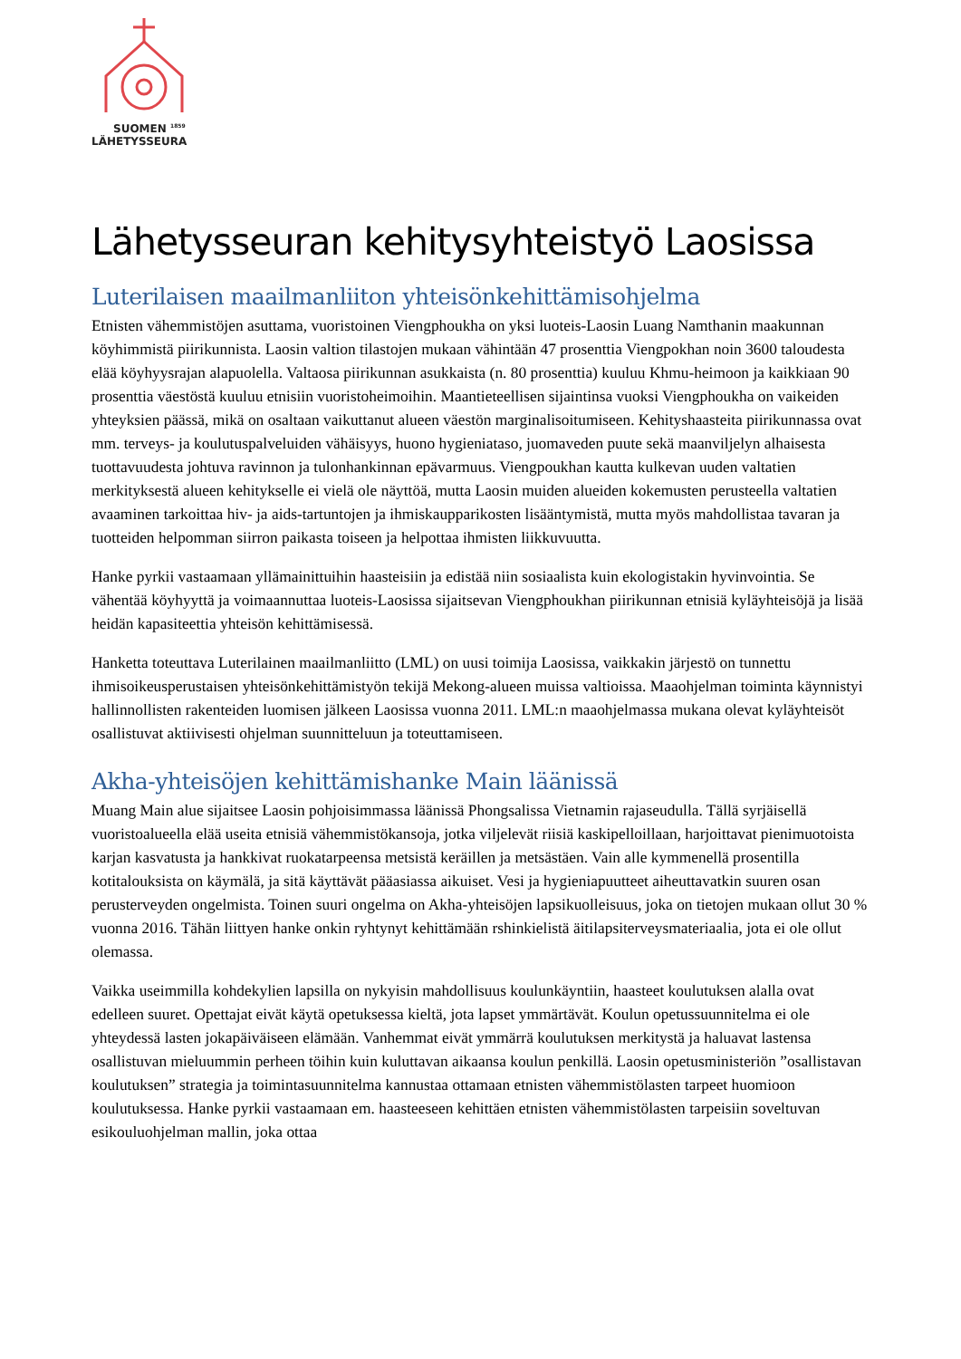SUOMEN <sup>1859</sup>
LÄHETYSSEURA
Lähetysseuran kehitysyhteistyö Laosissa
Luterilaisen maailmanliiton yhteisönkehittämisohjelma
Etnisten vähemmistöjen asuttama, vuoristoinen Viengphoukha on yksi luoteis-Laosin Luang Namthanin maakunnan köyhimmistä piirikunnista. Laosin valtion tilastojen mukaan vähintään 47 prosenttia Viengpokhan noin 3600 taloudesta elää köyhyysrajan alapuolella. Valtaosa piirikunnan asukkaista (n. 80 prosenttia) kuuluu Khmu-heimoon ja kaikkiaan 90 prosenttia väestöstä kuuluu etnisiin vuoristoheimoihin. Maantieteellisen sijaintinsa vuoksi Viengphoukha on vaikeiden yhteyksien päässä, mikä on osaltaan vaikuttanut alueen väestön marginalisoitumiseen. Kehityshaasteita piirikunnassa ovat mm. terveys- ja koulutuspalveluiden vähäisyys, huono hygieniataso, juomaveden puute sekä maanviljelyn alhaisesta tuottavuudesta johtuva ravinnon ja tulonhankinnan epävarmuus. Viengpoukhan kautta kulkevan uuden valtatien merkityksestä alueen kehitykselle ei vielä ole näyttöä, mutta Laosin muiden alueiden kokemusten perusteella valtatien avaaminen tarkoittaa hiv- ja aids-tartuntojen ja ihmiskaupparikosten lisääntymistä, mutta myös mahdollistaa tavaran ja tuotteiden helpomman siirron paikasta toiseen ja helpottaa ihmisten liikkuvuutta.
Hanke pyrkii vastaamaan yllämainittuihin haasteisiin ja edistää niin sosiaalista kuin ekologistakin hyvinvointia. Se vähentää köyhyyttä ja voimaannuttaa luoteis-Laosissa sijaitsevan Viengphoukhan piirikunnan etnisiä kyläyhteisöjä ja lisää heidän kapasiteettia yhteisön kehittämisessä.
Hanketta toteuttava Luterilainen maailmanliitto (LML) on uusi toimija Laosissa, vaikkakin järjestö on tunnettu ihmisoikeusperustaisen yhteisönkehittämistyön tekijä Mekong-alueen muissa valtioissa. Maaohjelman toiminta käynnistyi hallinnollisten rakenteiden luomisen jälkeen Laosissa vuonna 2011. LML:n maaohjelmassa mukana olevat kyläyhteisöt osallistuvat aktiivisesti ohjelman suunnitteluun ja toteuttamiseen.
Akha-yhteisöjen kehittämishanke Main läänissä
Muang Main alue sijaitsee Laosin pohjoisimmassa läänissä Phongsalissa Vietnamin rajaseudulla. Tällä syrjäisellä vuoristoalueella elää useita etnisiä vähemmistökansoja, jotka viljelevät riisiä kaskipelloillaan, harjoittavat pienimuotoista karjan kasvatusta ja hankkivat ruokatarpeensa metsistä keräillen ja metsästäen. Vain alle kymmenellä prosentilla kotitalouksista on käymälä, ja sitä käyttävät pääasiassa aikuiset. Vesi ja hygieniapuutteet aiheuttavatkin suuren osan perusterveyden ongelmista. Toinen suuri ongelma on Akha-yhteisöjen lapsikuolleisuus, joka on tietojen mukaan ollut 30 % vuonna 2016. Tähän liittyen hanke onkin ryhtynyt kehittämään rshinkielistä äitilapsiterveysmateriaalia, jota ei ole ollut olemassa.
Vaikka useimmilla kohdekylien lapsilla on nykyisin mahdollisuus koulunkäyntiin, haasteet koulutuksen alalla ovat edelleen suuret. Opettajat eivät käytä opetuksessa kieltä, jota lapset ymmärtävät. Koulun opetussuunnitelma ei ole yhteydessä lasten jokapäiväiseen elämään. Vanhemmat eivät ymmärrä koulutuksen merkitystä ja haluavat lastensa osallistuvan mieluummin perheen töihin kuin kuluttavan aikaansa koulun penkillä. Laosin opetusministeriön ”osallistavan koulutuksen” strategia ja toimintasuunnitelma kannustaa ottamaan etnisten vähemmistölasten tarpeet huomioon koulutuksessa. Hanke pyrkii vastaamaan em. haasteeseen kehittäen etnisten vähemmistölasten tarpeisiin soveltuvan esikouluohjelman mallin, joka ottaa